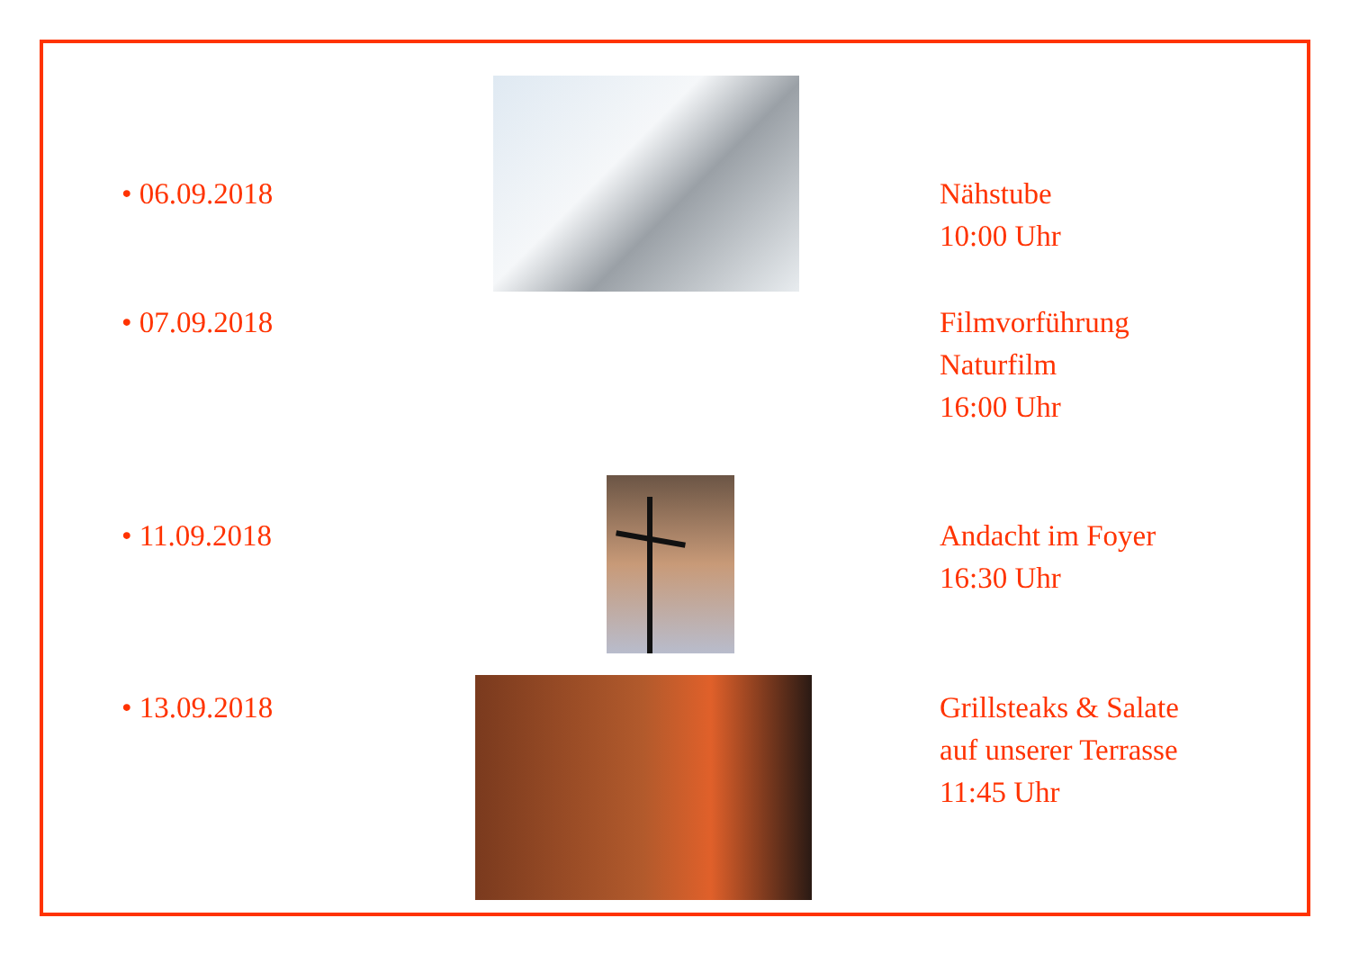• 06.09.2018 Nähstube
10:00 Uhr
• 07.09.2018 Filmvorführung
Naturfilm
16:00 Uhr
• 11.09.2018 Andacht im Foyer
16:30 Uhr
• 13.09.2018 Grillsteaks & Salate
auf unserer Terrasse
11:45 Uhr